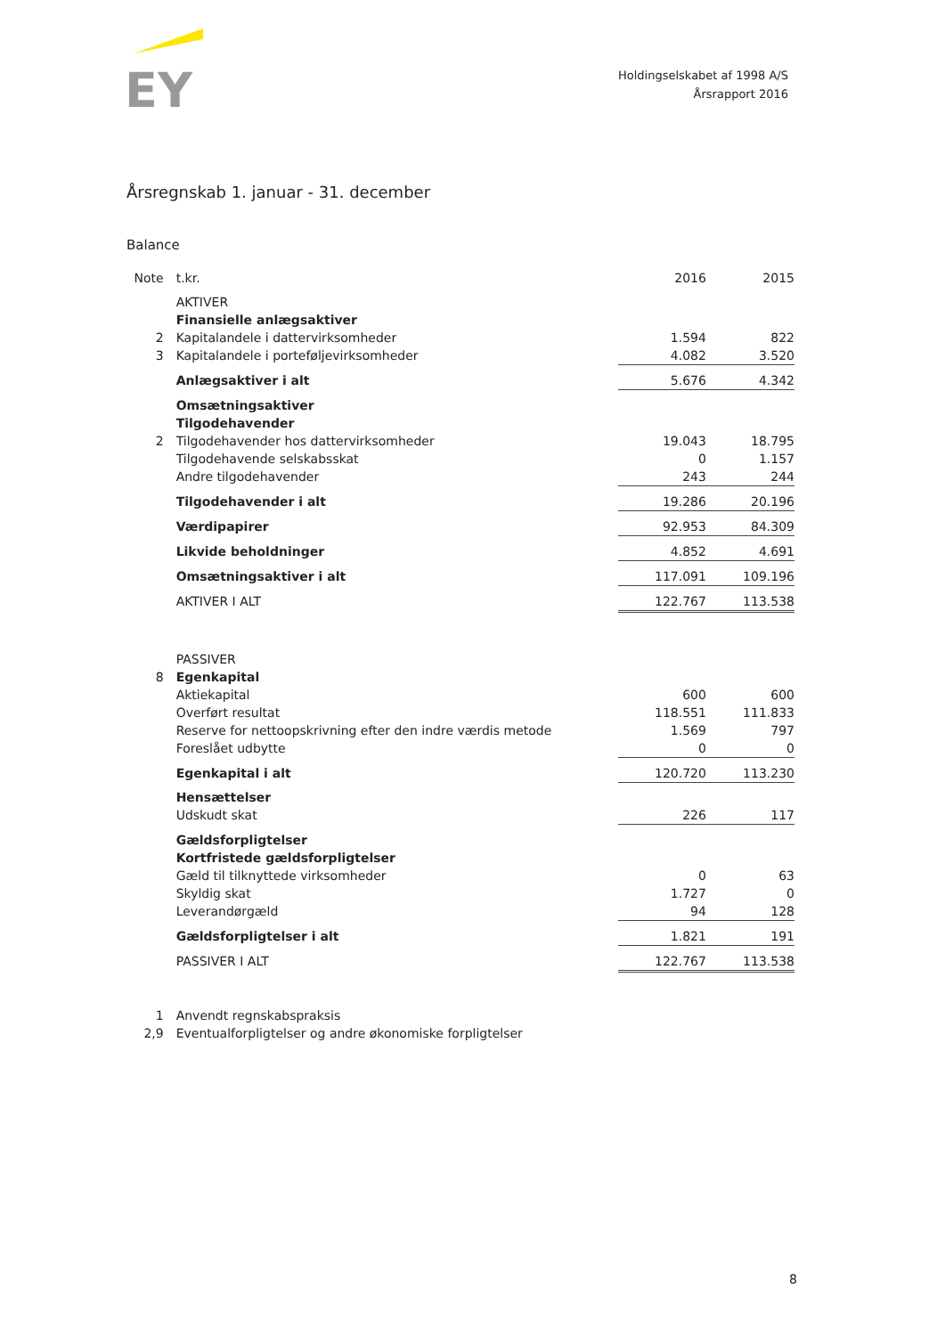EY
Holdingselskabet af 1998 A/S
Årsrapport 2016
Årsregnskab 1. januar - 31. december
Balance
| Note | t.kr. | 2016 | 2015 |
| --- | --- | --- | --- |
| | AKTIVER | | |
| | Finansielle anlægsaktiver | | |
| 2 | Kapitalandele i dattervirksomheder | 1.594 | 822 |
| 3 | Kapitalandele i porteføljevirksomheder | 4.082 | 3.520 |
| | Anlægsaktiver i alt | 5.676 | 4.342 |
| | Omsætningsaktiver | | |
| | Tilgodehavender | | |
| 2 | Tilgodehavender hos dattervirksomheder | 19.043 | 18.795 |
| | Tilgodehavende selskabsskat | 0 | 1.157 |
| | Andre tilgodehavender | 243 | 244 |
| | Tilgodehavender i alt | 19.286 | 20.196 |
| | Værdipapirer | 92.953 | 84.309 |
| | Likvide beholdninger | 4.852 | 4.691 |
| | Omsætningsaktiver i alt | 117.091 | 109.196 |
| | AKTIVER I ALT | 122.767 | 113.538 |
| | PASSIVER | | |
| 8 | Egenkapital | | |
| | Aktiekapital | 600 | 600 |
| | Overført resultat | 118.551 | 111.833 |
| | Reserve for nettoopskrivning efter den indre værdis metode | 1.569 | 797 |
| | Foreslået udbytte | 0 | 0 |
| | Egenkapital i alt | 120.720 | 113.230 |
| | Hensættelser | | |
| | Udskudt skat | 226 | 117 |
| | Gældsforpligtelser | | |
| | Kortfristede gældsforpligtelser | | |
| | Gæld til tilknyttede virksomheder | 0 | 63 |
| | Skyldig skat | 1.727 | 0 |
| | Leverandørgæld | 94 | 128 |
| | Gældsforpligtelser i alt | 1.821 | 191 |
| | PASSIVER I ALT | 122.767 | 113.538 |
| 1 | Anvendt regnskabspraksis | | |
| 2,9 | Eventualforpligtelser og andre økonomiske forpligtelser | | |
8